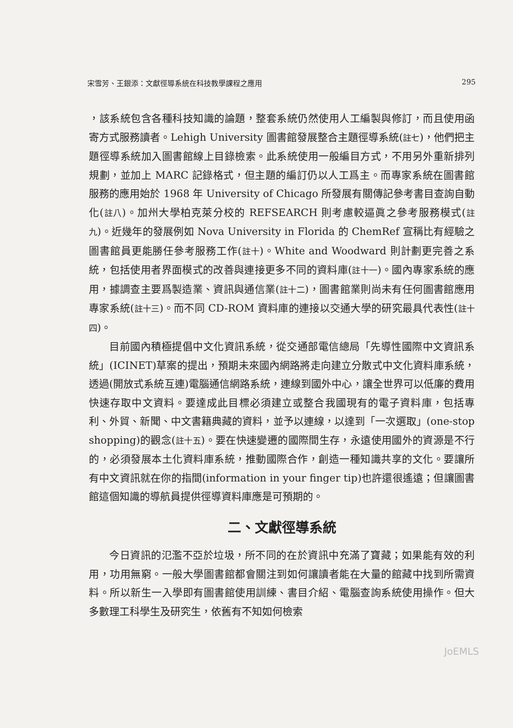宋雪芳、王銀添：文獻徑導系統在科技教學課程之應用 295
，該系統包含各種科技知識的論題，整套系統仍然使用人工編製與修訂，而且使用函寄方式服務讀者。Lehigh University 圖書館發展整合主題徑導系統(註七)，他們把主題徑導系統加入圖書館線上目錄檢索。此系統使用一般編目方式，不用另外重新排列規劃，並加上 MARC 記錄格式，但主題的編訂仍以人工爲主。而專家系統在圖書館服務的應用始於 1968 年 University of Chicago 所發展有關傳記參考書目查詢自動化(註八)。加州大學柏克萊分校的 REFSEARCH 則考慮較逼眞之參考服務模式(註九)。近幾年的發展例如 Nova University in Florida 的 ChemRef 宣稱比有經驗之圖書館員更能勝任參考服務工作(註十)。White and Woodward 則計劃更完善之系統，包括使用者界面模式的改善與連接更多不同的資料庫(註十一)。國內專家系統的應用，據調查主要爲製造業、資訊與通信業(註十二)，圖書館業則尚未有任何圖書館應用專家系統(註十三)。而不同 CD-ROM 資料庫的連接以交通大學的研究最具代表性(註十四)。
目前國內積極提倡中文化資訊系統，從交通部電信總局「先導性國際中文資訊系統」(ICINET)草案的提出，預期未來國內網路將走向建立分散式中文化資料庫系統，透過(開放式系統互連)電腦通信網路系統，連線到國外中心，讓全世界可以低廉的費用快速存取中文資料。要達成此目標必須建立或整合我國現有的電子資料庫，包括專利、外貿、新聞、中文書籍典藏的資料，並予以連線，以達到「一次選取」(one-stop shopping)的觀念(註十五)。要在快速變遷的國際間生存，永遠使用國外的資源是不行的，必須發展本土化資料庫系統，推動國際合作，創造一種知識共享的文化。要讓所有中文資訊就在你的指間(information in your finger tip)也許還很遙遠；但讓圖書館這個知識的導航員提供徑導資料庫應是可預期的。
二、文獻徑導系統
今日資訊的氾濫不亞於垃圾，所不同的在於資訊中充滿了寶藏；如果能有效的利用，功用無窮。一般大學圖書館都會關注到如何讓讀者能在大量的館藏中找到所需資料。所以新生一入學即有圖書館使用訓練、書目介紹、電腦查詢系統使用操作。但大多數理工科學生及研究生，依舊有不知如何檢索
JoEMLS